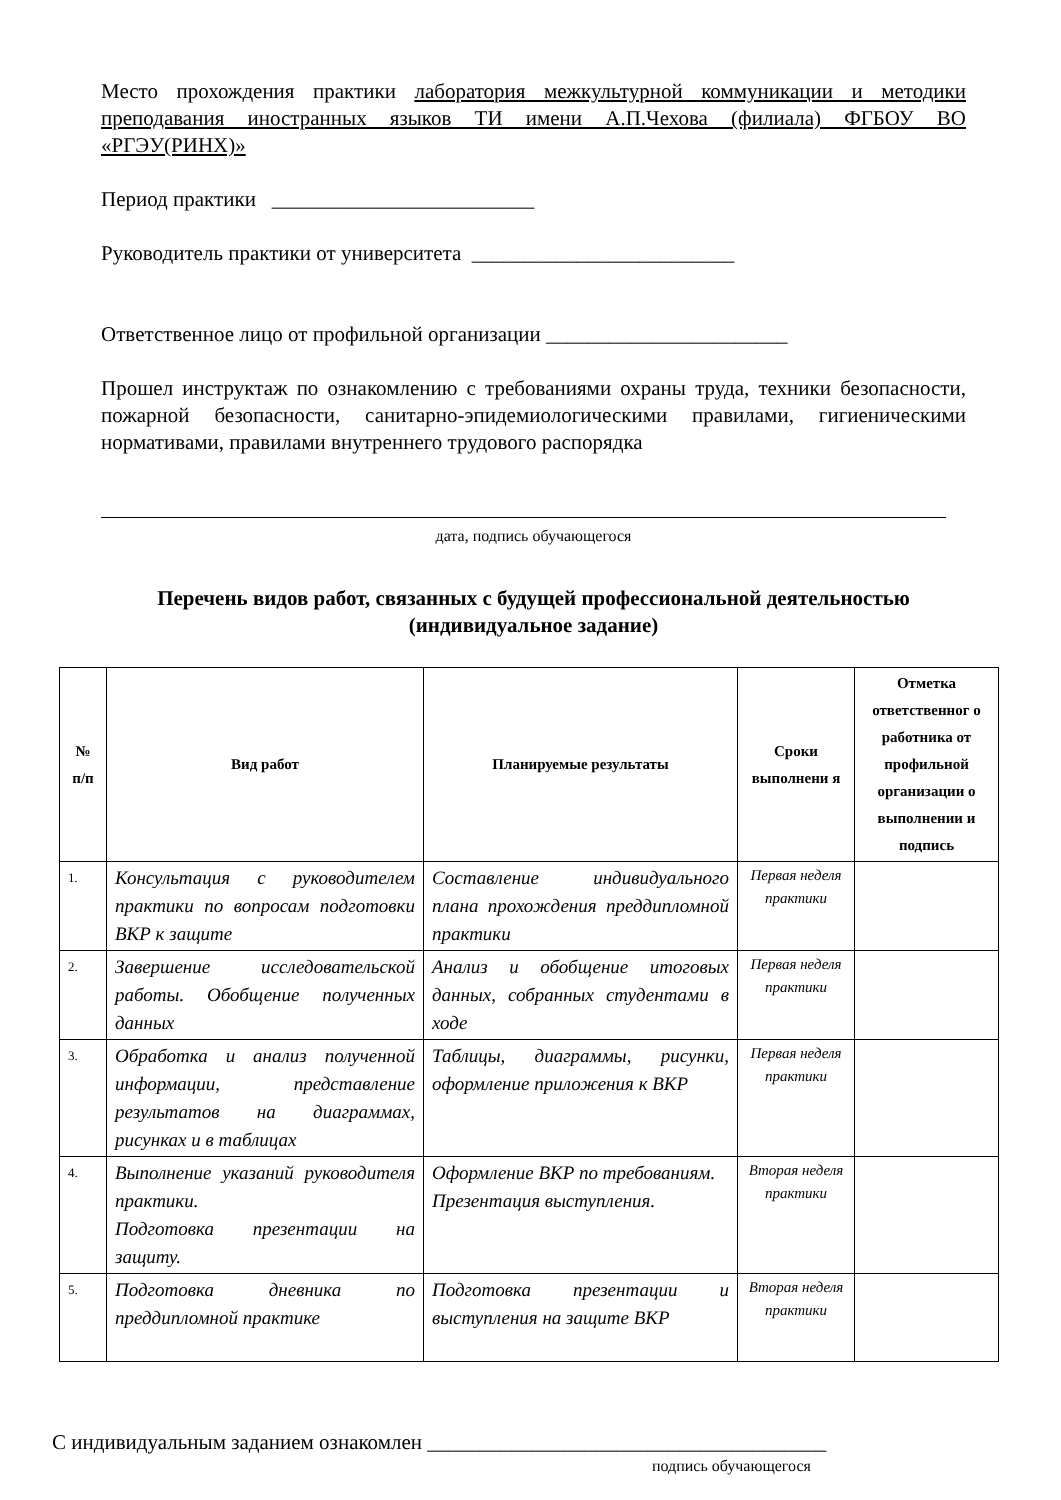Место прохождения практики лаборатория межкультурной коммуникации и методики преподавания иностранных языков ТИ имени А.П.Чехова (филиала) ФГБОУ ВО «РГЭУ(РИНХ)»
Период практики _________________________
Руководитель практики от университета _________________________
Ответственное лицо от профильной организации _______________________
Прошел инструктаж по ознакомлению с требованиями охраны труда, техники безопасности, пожарной безопасности, санитарно-эпидемиологическими правилами, гигиеническими нормативами, правилами внутреннего трудового распорядка
дата, подпись обучающегося
Перечень видов работ, связанных с будущей профессиональной деятельностью
(индивидуальное задание)
| № п/п | Вид работ | Планируемые результаты | Сроки выполнени я | Отметка ответственног о работника от профильной организации о выполнении и подпись |
| --- | --- | --- | --- | --- |
| 1. | Консультация с руководителем практики по вопросам подготовки ВКР к защите | Составление индивидуального плана прохождения преддипломной практики | Первая неделя практики | |
| 2. | Завершение исследовательской работы. Обобщение полученных данных | Анализ и обобщение итоговых данных, собранных студентами в ходе | Первая неделя практики | |
| 3. | Обработка и анализ полученной информации, представление результатов на диаграммах, рисунках и в таблицах | Таблицы, диаграммы, рисунки, оформление приложения к ВКР | Первая неделя практики | |
| 4. | Выполнение указаний руководителя практики. Подготовка презентации на защиту. | Оформление ВКР по требованиям. Презентация выступления. | Вторая неделя практики | |
| 5. | Подготовка дневника по преддипломной практике | Подготовка презентации и выступления на защите ВКР | Вторая неделя практики | |
С индивидуальным заданием ознакомлен ______________________________________
подпись обучающегося